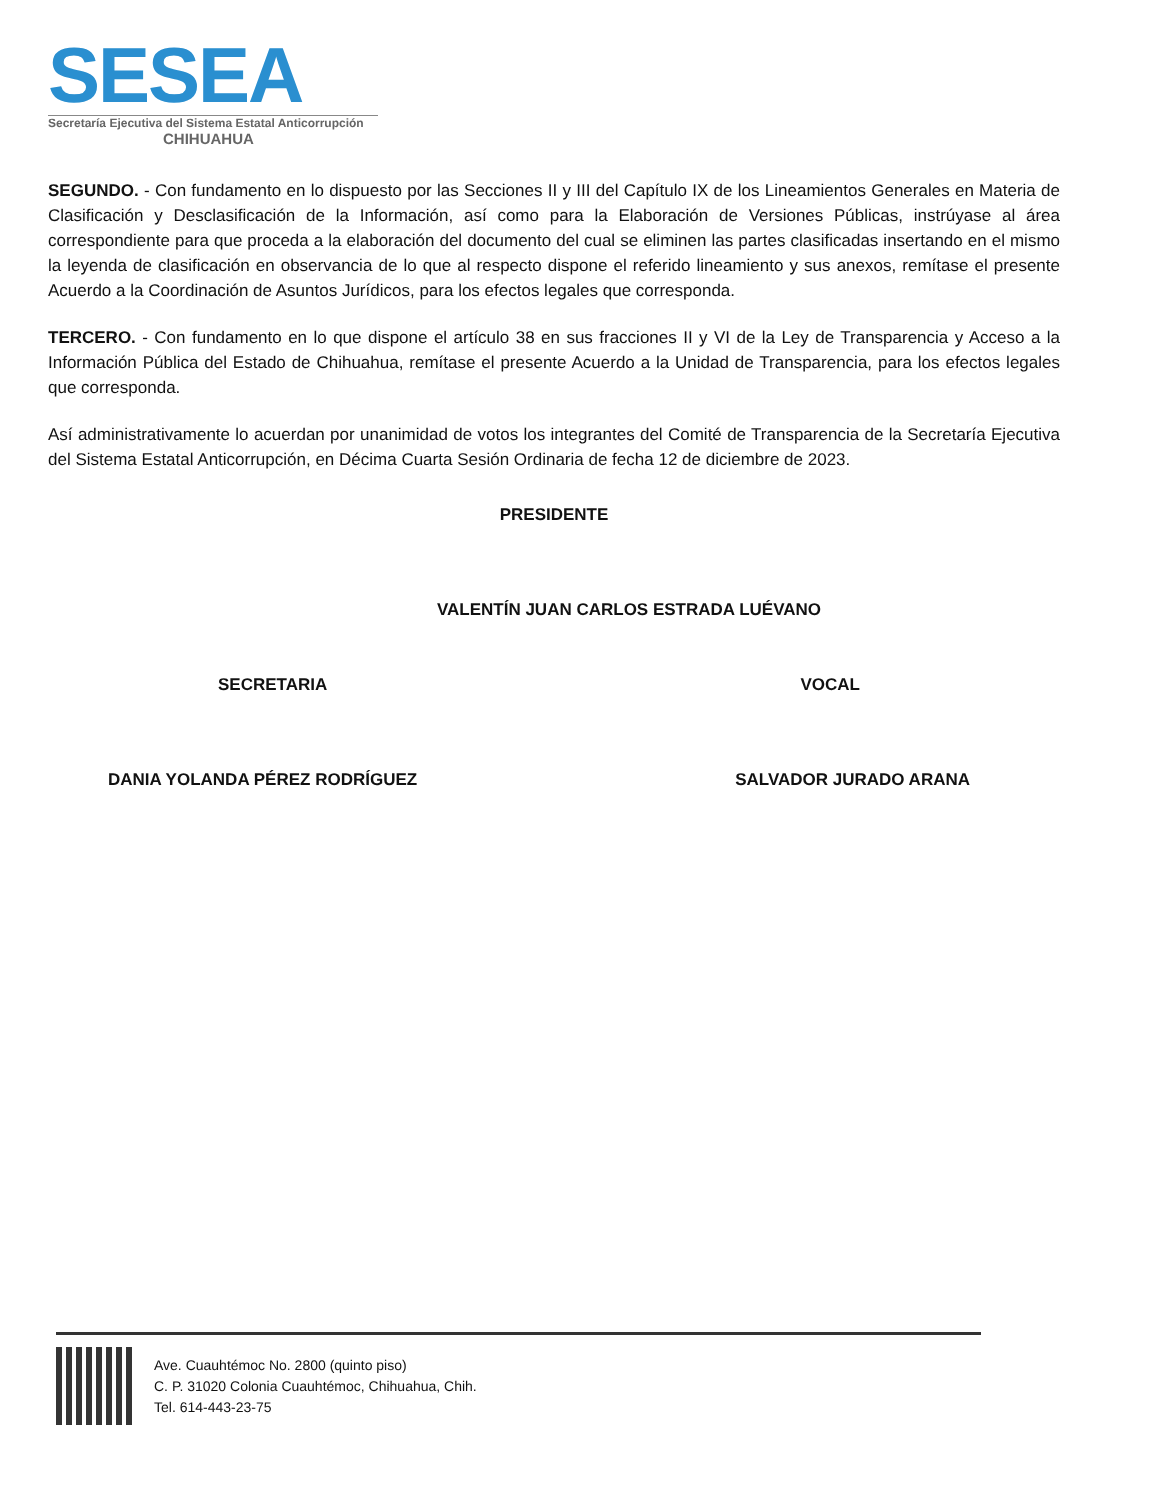SESEA
Secretaría Ejecutiva del Sistema Estatal Anticorrupción
CHIHUAHUA
SEGUNDO. - Con fundamento en lo dispuesto por las Secciones II y III del Capítulo IX de los Lineamientos Generales en Materia de Clasificación y Desclasificación de la Información, así como para la Elaboración de Versiones Públicas, instrúyase al área correspondiente para que proceda a la elaboración del documento del cual se eliminen las partes clasificadas insertando en el mismo la leyenda de clasificación en observancia de lo que al respecto dispone el referido lineamiento y sus anexos, remítase el presente Acuerdo a la Coordinación de Asuntos Jurídicos, para los efectos legales que corresponda.
TERCERO. - Con fundamento en lo que dispone el artículo 38 en sus fracciones II y VI de la Ley de Transparencia y Acceso a la Información Pública del Estado de Chihuahua, remítase el presente Acuerdo a la Unidad de Transparencia, para los efectos legales que corresponda.
Así administrativamente lo acuerdan por unanimidad de votos los integrantes del Comité de Transparencia de la Secretaría Ejecutiva del Sistema Estatal Anticorrupción, en Décima Cuarta Sesión Ordinaria de fecha 12 de diciembre de 2023.
PRESIDENTE
VALENTÍN JUAN CARLOS ESTRADA LUÉVANO
SECRETARIA VOCAL
DANIA YOLANDA PÉREZ RODRÍGUEZ SALVADOR JURADO ARANA
Ave. Cuauhtémoc No. 2800 (quinto piso)
C. P. 31020 Colonia Cuauhtémoc, Chihuahua, Chih.
Tel. 614-443-23-75